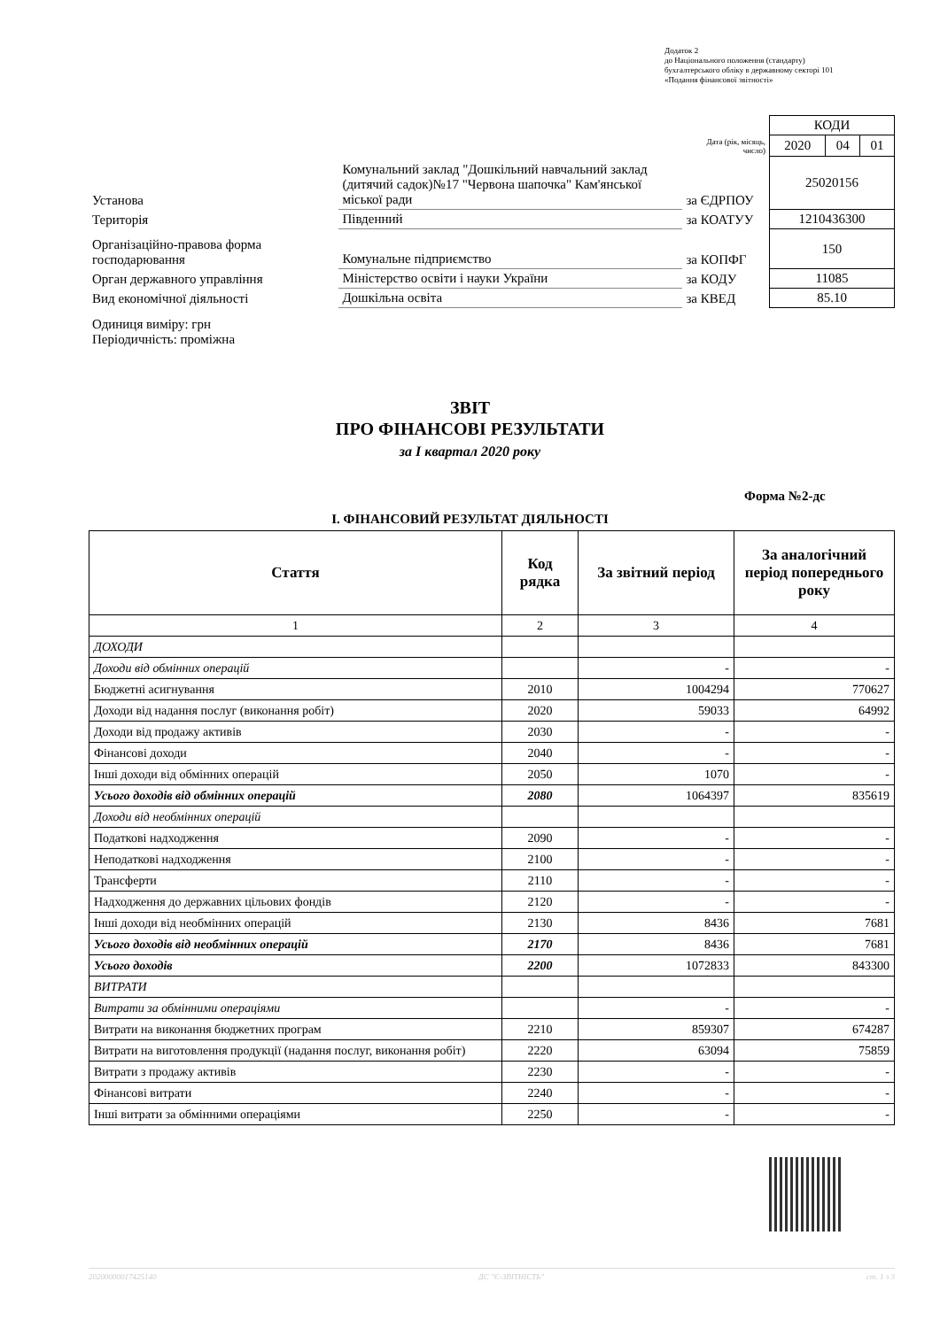Додаток 2
до Національного положення (стандарту)
бухгалтерського обліку в державному секторі 101
«Подання фінансової звітності»
| | | | КОДИ | | |
| | | Дата (рік, місяць, число) | 2020 | 04 | 01 |
| Установа | Комунальний заклад "Дошкільний навчальний заклад (дитячий садок)№17 "Червона шапочка" Кам'янської міської ради | за ЄДРПОУ | 25020156 | | |
| Територія | Південний | за КОАТУУ | 1210436300 | | |
| Організаційно-правова форма господарювання | Комунальне підприємство | за КОПФГ | 150 | | |
| Орган державного управління | Міністерство освіти і науки України | за КОДУ | 11085 | | |
| Вид економічної діяльності | Дошкільна освіта | за КВЕД | 85.10 | | |
| Одиниця виміру: грн Періодичність: проміжна | | | | | |
ЗВІТ
ПРО ФІНАНСОВІ РЕЗУЛЬТАТИ
за І квартал 2020 року
Форма №2-дс
І. ФІНАНСОВИЙ РЕЗУЛЬТАТ ДІЯЛЬНОСТІ
| Стаття | Код рядка | За звітний період | За аналогічний період попереднього року |
| --- | --- | --- | --- |
| 1 | 2 | 3 | 4 |
| ДОХОДИ | | | |
| Доходи від обмінних операцій | | - | - |
| Бюджетні асигнування | 2010 | 1004294 | 770627 |
| Доходи від надання послуг (виконання робіт) | 2020 | 59033 | 64992 |
| Доходи від продажу активів | 2030 | - | - |
| Фінансові доходи | 2040 | - | - |
| Інші доходи від обмінних операцій | 2050 | 1070 | - |
| Усього доходів від обмінних операцій | 2080 | 1064397 | 835619 |
| Доходи від необмінних операцій | | | |
| Податкові надходження | 2090 | - | - |
| Неподаткові надходження | 2100 | - | - |
| Трансферти | 2110 | - | - |
| Надходження до державних цільових фондів | 2120 | - | - |
| Інші доходи від необмінних операцій | 2130 | 8436 | 7681 |
| Усього доходів від необмінних операцій | 2170 | 8436 | 7681 |
| Усього доходів | 2200 | 1072833 | 843300 |
| ВИТРАТИ | | | |
| Витрати за обмінними операціями | | - | - |
| Витрати на виконання бюджетних програм | 2210 | 859307 | 674287 |
| Витрати на виготовлення продукції (надання послуг, виконання робіт) | 2220 | 63094 | 75859 |
| Витрати з продажу активів | 2230 | - | - |
| Фінансові витрати | 2240 | - | - |
| Інші витрати за обмінними операціями | 2250 | - | - |
20200000017425140 ДС "Є-ЗВІТНІСТЬ" ст. 1 з 3